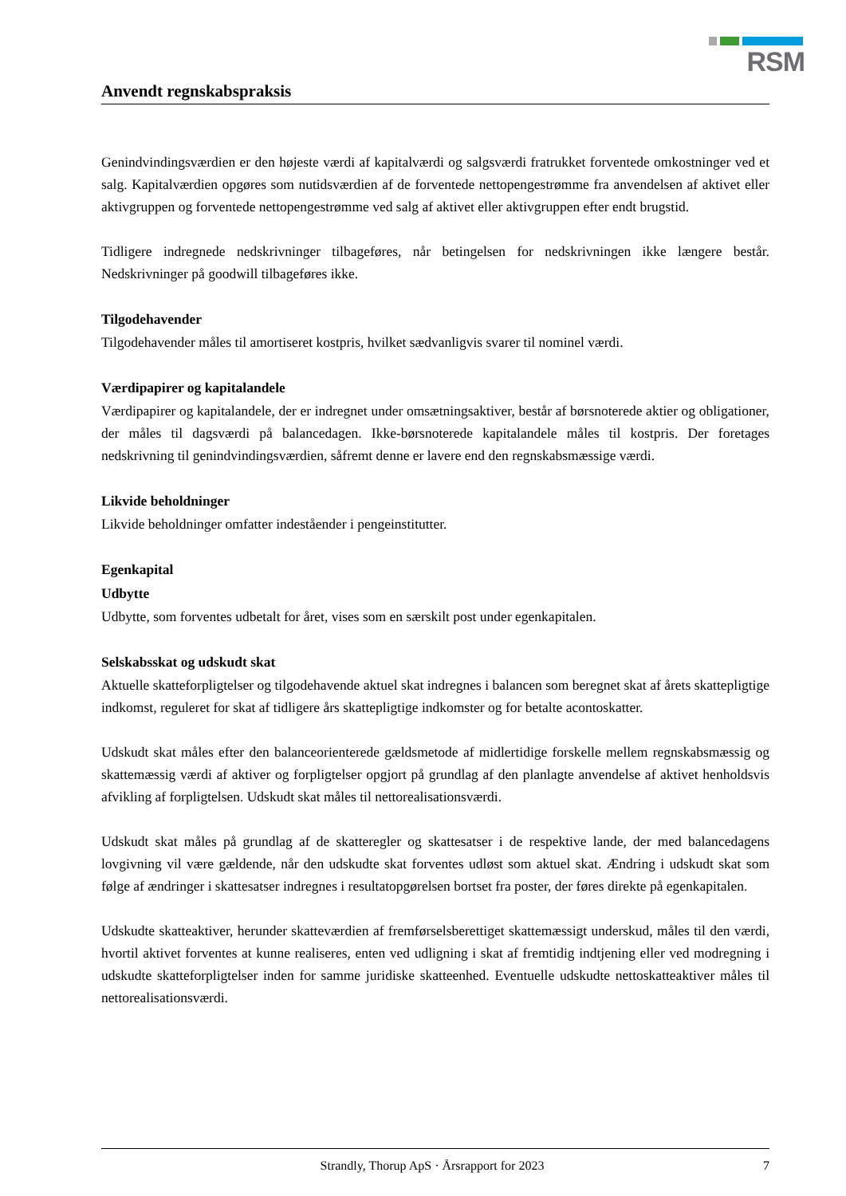RSM
Anvendt regnskabspraksis
Genindvindingsværdien er den højeste værdi af kapitalværdi og salgsværdi fratrukket forventede omkostninger ved et salg. Kapitalværdien opgøres som nutidsværdien af de forventede nettopengestrømme fra anvendelsen af aktivet eller aktivgruppen og forventede nettopengestrømme ved salg af aktivet eller aktivgruppen efter endt brugstid.
Tidligere indregnede nedskrivninger tilbageføres, når betingelsen for nedskrivningen ikke længere består. Nedskrivninger på goodwill tilbageføres ikke.
Tilgodehavender
Tilgodehavender måles til amortiseret kostpris, hvilket sædvanligvis svarer til nominel værdi.
Værdipapirer og kapitalandele
Værdipapirer og kapitalandele, der er indregnet under omsætningsaktiver, består af børsnoterede aktier og obligationer, der måles til dagsværdi på balancedagen. Ikke-børsnoterede kapitalandele måles til kostpris. Der foretages nedskrivning til genindvindingsværdien, såfremt denne er lavere end den regnskabsmæssige værdi.
Likvide beholdninger
Likvide beholdninger omfatter indeståender i pengeinstitutter.
Egenkapital
Udbytte
Udbytte, som forventes udbetalt for året, vises som en særskilt post under egenkapitalen.
Selskabsskat og udskudt skat
Aktuelle skatteforpligtelser og tilgodehavende aktuel skat indregnes i balancen som beregnet skat af årets skattepligtige indkomst, reguleret for skat af tidligere års skattepligtige indkomster og for betalte acontoskatter.
Udskudt skat måles efter den balanceorienterede gældsmetode af midlertidige forskelle mellem regnskabsmæssig og skattemæssig værdi af aktiver og forpligtelser opgjort på grundlag af den planlagte anvendelse af aktivet henholdsvis afvikling af forpligtelsen. Udskudt skat måles til nettorealisationsværdi.
Udskudt skat måles på grundlag af de skatteregler og skattesatser i de respektive lande, der med balancedagens lovgivning vil være gældende, når den udskudte skat forventes udløst som aktuel skat. Ændring i udskudt skat som følge af ændringer i skattesatser indregnes i resultatopgørelsen bortset fra poster, der føres direkte på egenkapitalen.
Udskudte skatteaktiver, herunder skatteværdien af fremførselsberettiget skattemæssigt underskud, måles til den værdi, hvortil aktivet forventes at kunne realiseres, enten ved udligning i skat af fremtidig indtjening eller ved modregning i udskudte skatteforpligtelser inden for samme juridiske skatteenhed. Eventuelle udskudte nettoskatteaktiver måles til nettorealisationsværdi.
Strandly, Thorup ApS · Årsrapport for 2023 7